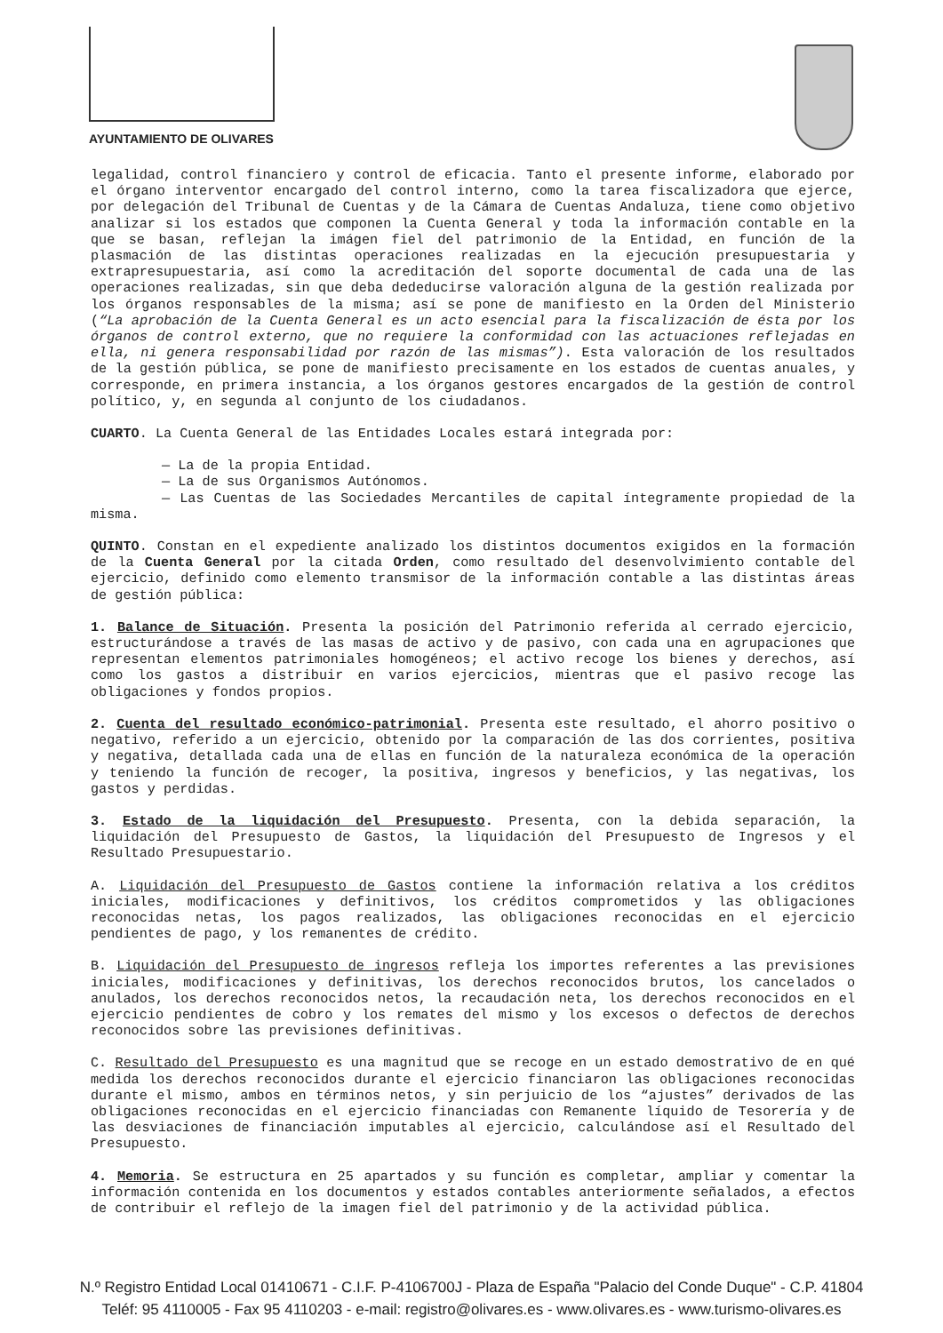AYUNTAMIENTO DE OLIVARES
legalidad, control financiero y control de eficacia. Tanto el presente informe, elaborado por el órgano interventor encargado del control interno, como la tarea fiscalizadora que ejerce, por delegación del Tribunal de Cuentas y de la Cámara de Cuentas Andaluza, tiene como objetivo analizar si los estados que componen la Cuenta General y toda la información contable en la que se basan, reflejan la imágen fiel del patrimonio de la Entidad, en función de la plasmación de las distintas operaciones realizadas en la ejecución presupuestaria y extrapresupuestaria, así como la acreditación del soporte documental de cada una de las operaciones realizadas, sin que deba dededucirse valoración alguna de la gestión realizada por los órganos responsables de la misma; así se pone de manifiesto en la Orden del Ministerio (“La aprobación de la Cuenta General es un acto esencial para la fiscalización de ésta por los órganos de control externo, que no requiere la conformidad con las actuaciones reflejadas en ella, ni genera responsabilidad por razón de las mismas”). Esta valoración de los resultados de la gestión pública, se pone de manifiesto precisamente en los estados de cuentas anuales, y corresponde, en primera instancia, a los órganos gestores encargados de la gestión de control político, y, en segunda al conjunto de los ciudadanos.
CUARTO. La Cuenta General de las Entidades Locales estará integrada por:
— La de la propia Entidad.
— La de sus Organismos Autónomos.
— Las Cuentas de las Sociedades Mercantiles de capital íntegramente propiedad de la misma.
QUINTO. Constan en el expediente analizado los distintos documentos exigidos en la formación de la Cuenta General por la citada Orden, como resultado del desenvolvimiento contable del ejercicio, definido como elemento transmisor de la información contable a las distintas áreas de gestión pública:
1. Balance de Situación. Presenta la posición del Patrimonio referida al cerrado ejercicio, estructurándose a través de las masas de activo y de pasivo, con cada una en agrupaciones que representan elementos patrimoniales homogéneos; el activo recoge los bienes y derechos, así como los gastos a distribuir en varios ejercicios, mientras que el pasivo recoge las obligaciones y fondos propios.
2. Cuenta del resultado económico-patrimonial. Presenta este resultado, el ahorro positivo o negativo, referido a un ejercicio, obtenido por la comparación de las dos corrientes, positiva y negativa, detallada cada una de ellas en función de la naturaleza económica de la operación y teniendo la función de recoger, la positiva, ingresos y beneficios, y las negativas, los gastos y perdidas.
3. Estado de la liquidación del Presupuesto. Presenta, con la debida separación, la liquidación del Presupuesto de Gastos, la liquidación del Presupuesto de Ingresos y el Resultado Presupuestario.
A. Liquidación del Presupuesto de Gastos contiene la información relativa a los créditos iniciales, modificaciones y definitivos, los créditos comprometidos y las obligaciones reconocidas netas, los pagos realizados, las obligaciones reconocidas en el ejercicio pendientes de pago, y los remanentes de crédito.
B. Liquidación del Presupuesto de ingresos refleja los importes referentes a las previsiones iniciales, modificaciones y definitivas, los derechos reconocidos brutos, los cancelados o anulados, los derechos reconocidos netos, la recaudación neta, los derechos reconocidos en el ejercicio pendientes de cobro y los remates del mismo y los excesos o defectos de derechos reconocidos sobre las previsiones definitivas.
C. Resultado del Presupuesto es una magnitud que se recoge en un estado demostrativo de en qué medida los derechos reconocidos durante el ejercicio financiaron las obligaciones reconocidas durante el mismo, ambos en términos netos, y sin perjuicio de los “ajustes” derivados de las obligaciones reconocidas en el ejercicio financiadas con Remanente líquido de Tesorería y de las desviaciones de financiación imputables al ejercicio, calculándose así el Resultado del Presupuesto.
4. Memoria. Se estructura en 25 apartados y su función es completar, ampliar y comentar la información contenida en los documentos y estados contables anteriormente señalados, a efectos de contribuir el reflejo de la imagen fiel del patrimonio y de la actividad pública.
N.º Registro Entidad Local 01410671 - C.I.F. P-4106700J - Plaza de España "Palacio del Conde Duque" - C.P. 41804
Teléf: 95 4110005 - Fax 95 4110203 - e-mail: registro@olivares.es - www.olivares.es - www.turismo-olivares.es